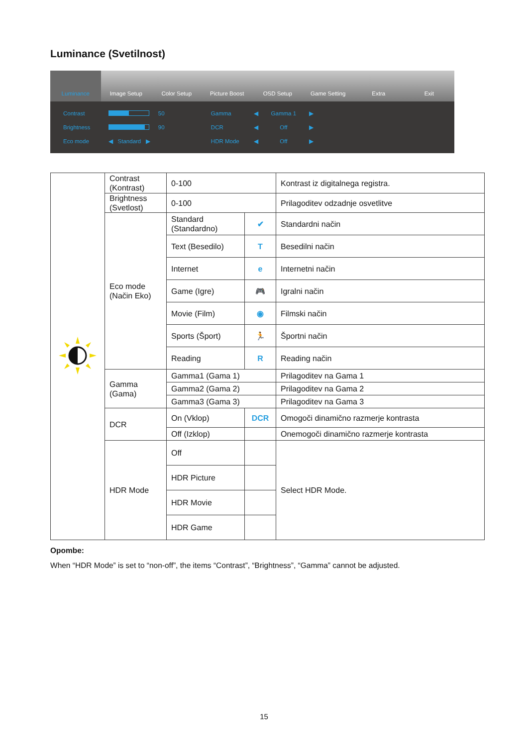Luminance (Svetilnost)
Luminance Image Setup Color Setup Picture Boost OSD Setup Game Setting Extra Exit
| Contrast | | 50 | Gamma | ◀ | Gamma 1 | ▶ |
| Brightness | | 90 | DCR | ◀ | Off | ▶ |
| Eco mode | ◀ Standard ▶ | | HDR Mode | ◀ | Off | ▶ |
| | Contrast (Kontrast) | 0-100 | | Kontrast iz digitalnega registra. |
| | Brightness (Svetlost) | 0-100 | | Prilagoditev odzadnje osvetlitve |
| | Eco mode (Način Eko) | Standard (Standardno) | ✔ | Standardni način |
| | | Text (Besedilo) | T | Besedilni način |
| | | Internet | e | Internetni način |
| | | Game (Igre) | 🎮 | Igralni način |
| | | Movie (Film) | ◉ | Filmski način |
| | | Sports (Šport) | 🏃 | Športni način |
| | | Reading | R | Reading način |
| | Gamma (Gama) | Gamma1 (Gama 1) | | Prilagoditev na Gama 1 |
| | | Gamma2 (Gama 2) | | Prilagoditev na Gama 2 |
| | | Gamma3 (Gama 3) | | Prilagoditev na Gama 3 |
| | DCR | On (Vklop) | DCR | Omogoči dinamično razmerje kontrasta |
| | | Off (Izklop) | | Onemogoči dinamično razmerje kontrasta |
| | HDR Mode | Off | | Select HDR Mode. |
| | | HDR Picture | | |
| | | HDR Movie | | |
| | | HDR Game | | |
Opombe:
When “HDR Mode” is set to “non-off”, the items “Contrast”, “Brightness”, “Gamma” cannot be adjusted.
15